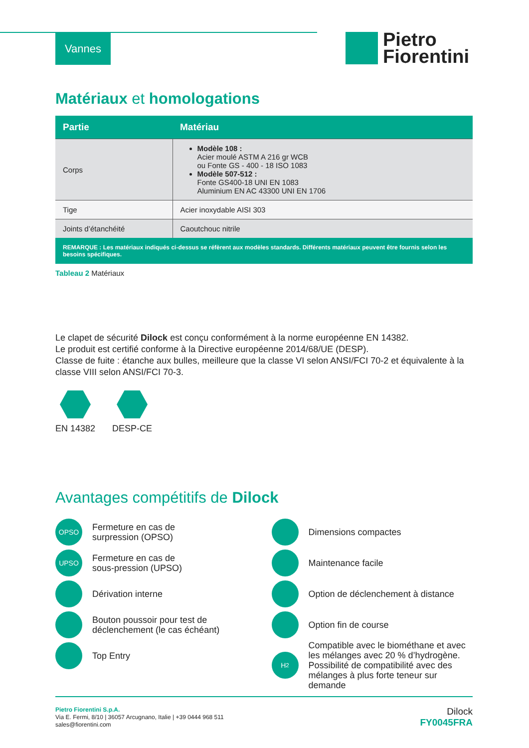Vannes
Pietro
Fiorentini
Matériaux et homologations
| Partie | Matériau |
| --- | --- |
| Corps | Modèle 108 : Acier moulé ASTM A 216 gr WCB ou Fonte GS - 400 - 18 ISO 1083 Modèle 507-512 : Fonte GS400-18 UNI EN 1083 Aluminium EN AC 43300 UNI EN 1706 |
| Tige | Acier inoxydable AISI 303 |
| Joints d’étanchéité | Caoutchouc nitrile |
| REMARQUE : Les matériaux indiqués ci-dessus se réfèrent aux modèles standards. Différents matériaux peuvent être fournis selon les besoins spécifiques. | |
Tableau 2 Matériaux
Le clapet de sécurité Dilock est conçu conformément à la norme européenne EN 14382.
Le produit est certifié conforme à la Directive européenne 2014/68/UE (DESP).
Classe de fuite : étanche aux bulles, meilleure que la classe VI selon ANSI/FCI 70-2 et équivalente à la classe VIII selon ANSI/FCI 70-3.
EN 14382 DESP-CE
Avantages compétitifs de Dilock
OPSO
Fermeture en cas de
surpression (OPSO)
UPSO
Fermeture en cas de
sous-pression (UPSO)
Dérivation interne
Bouton poussoir pour test de
déclenchement (le cas échéant)
Top Entry
Dimensions compactes
Maintenance facile
Option de déclenchement à distance
Option fin de course
H<sub>2</sub>
Compatible avec le biométhane et avec les mélanges avec 20 % d’hydrogène. Possibilité de compatibilité avec des mélanges à plus forte teneur sur demande
Pietro Fiorentini S.p.A.
Via E. Fermi, 8/10 | 36057 Arcugnano, Italie | +39 0444 968 511
sales@fiorentini.com
Dilock
FY0045FRA